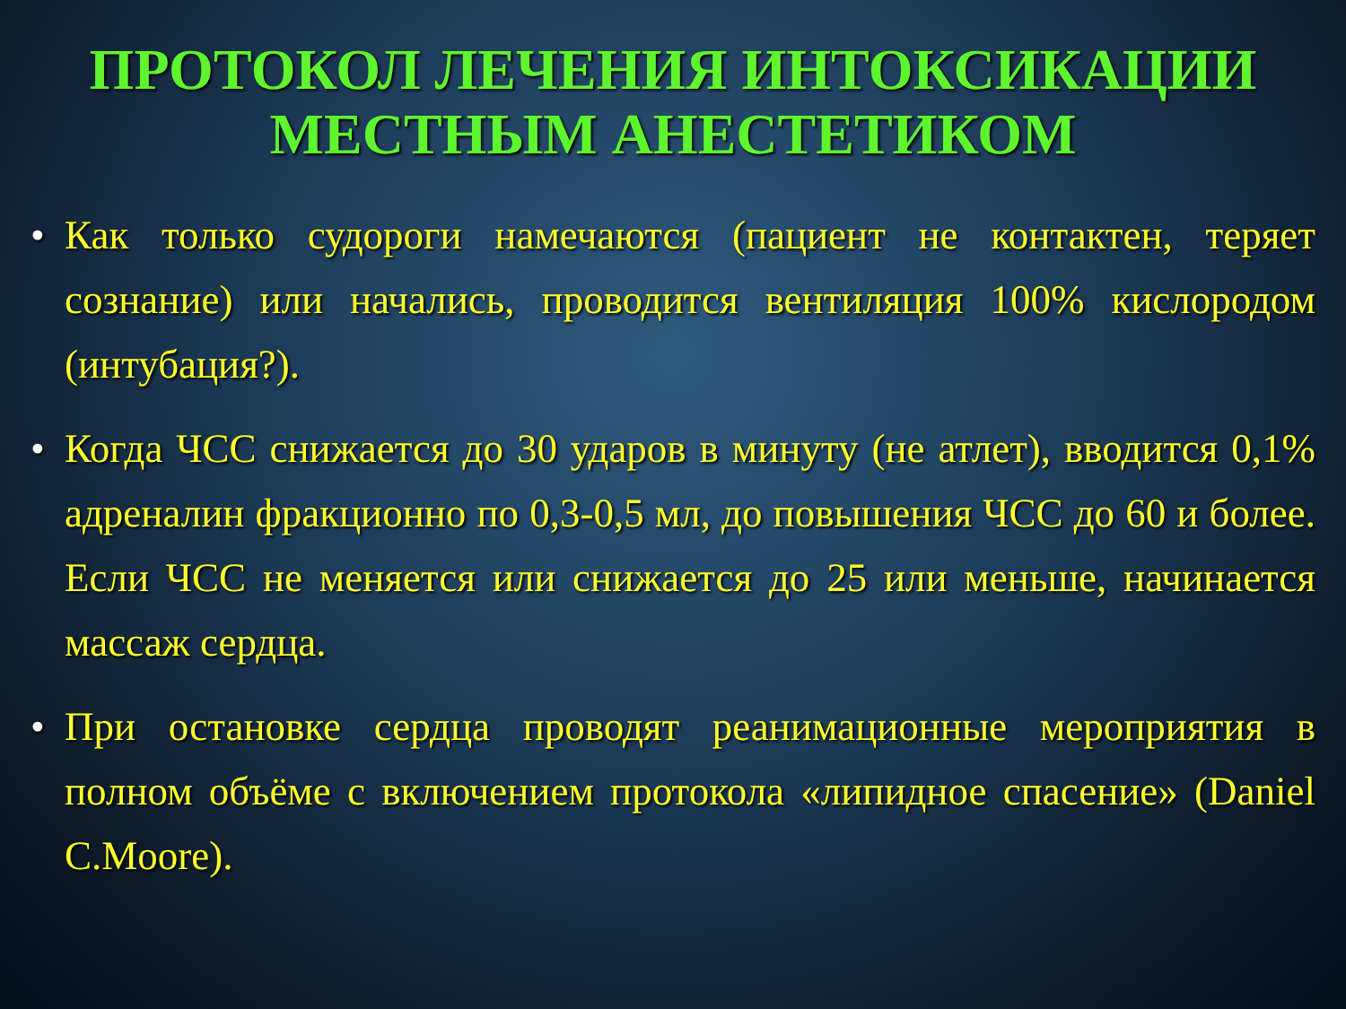ПРОТОКОЛ ЛЕЧЕНИЯ ИНТОКСИКАЦИИ МЕСТНЫМ АНЕСТЕТИКОМ
• Как только судороги намечаются (пациент не контактен, теряет сознание) или начались, проводится вентиляция 100% кислородом (интубация?).
• Когда ЧСС снижается до 30 ударов в минуту (не атлет), вводится 0,1% адреналин фракционно по 0,3-0,5 мл, до повышения ЧСС до 60 и более. Если ЧСС не меняется или снижается до 25 или меньше, начинается массаж сердца.
• При остановке сердца проводят реанимационные мероприятия в полном объёме с включением протокола «липидное спасение» (Daniel C.Moore).